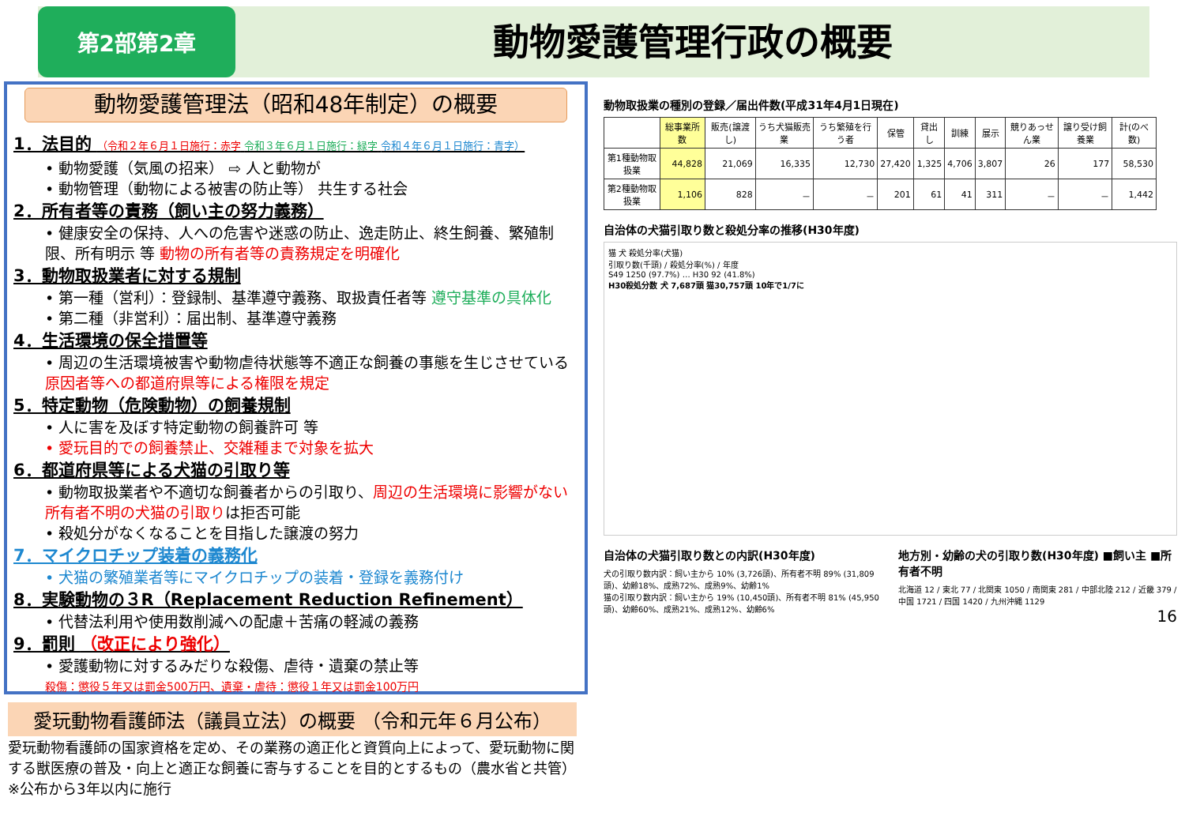第2部第2章
動物愛護管理行政の概要
動物愛護管理法（昭和48年制定）の概要
1．法目的 （令和２年６月１日施行：赤字 令和３年６月１日施行：緑字 令和４年６月１日施行：青字）
• 動物愛護（気風の招来） ⇨ 人と動物が
• 動物管理（動物による被害の防止等） 共生する社会
2．所有者等の責務（飼い主の努力義務）
• 健康安全の保持、人への危害や迷惑の防止、逸走防止、終生飼養、繁殖制限、所有明示 等 動物の所有者等の責務規定を明確化
3．動物取扱業者に対する規制
• 第一種（営利）：登録制、基準遵守義務、取扱責任者等 遵守基準の具体化
• 第二種（非営利）：届出制、基準遵守義務
4．生活環境の保全措置等
• 周辺の生活環境被害や動物虐待状態等不適正な飼養の事態を生じさせている原因者等への都道府県等による権限を規定
5．特定動物（危険動物）の飼養規制
• 人に害を及ぼす特定動物の飼養許可 等
• 愛玩目的での飼養禁止、交雑種まで対象を拡大
6．都道府県等による犬猫の引取り等
• 動物取扱業者や不適切な飼養者からの引取り、周辺の生活環境に影響がない所有者不明の犬猫の引取りは拒否可能
• 殺処分がなくなることを目指した譲渡の努力
7．マイクロチップ装着の義務化
• 犬猫の繁殖業者等にマイクロチップの装着・登録を義務付け
8．実験動物の３R（Replacement Reduction Refinement）
• 代替法利用や使用数削減への配慮＋苦痛の軽減の義務
9．罰則 （改正により強化）
• 愛護動物に対するみだりな殺傷、虐待・遺棄の禁止等
殺傷：懲役５年又は罰金500万円、遺棄・虐待：懲役１年又は罰金100万円
愛玩動物看護師法（議員立法）の概要 （令和元年６月公布）
愛玩動物看護師の国家資格を定め、その業務の適正化と資質向上によって、愛玩動物に関する獣医療の普及・向上と適正な飼養に寄与することを目的とするもの（農水省と共管） ※公布から3年以内に施行
動物取扱業の種別の登録／届出件数(平成31年4月1日現在)
| | 総事業所数 | 販売(譲渡し) | うち犬猫販売業 | うち繁殖を行う者 | 保管 | 貸出し | 訓練 | 展示 | 競りあっせん業 | 譲り受け飼養業 | 計(のべ数) |
| --- | --- | --- | --- | --- | --- | --- | --- | --- | --- | --- | --- |
| 第1種動物取扱業 | 44,828 | 21,069 | 16,335 | 12,730 | 27,420 | 1,325 | 4,706 | 3,807 | 26 | 177 | 58,530 |
| 第2種動物取扱業 | 1,106 | 828 | － | － | 201 | 61 | 41 | 311 | － | － | 1,442 |
自治体の犬猫引取り数と殺処分率の推移(H30年度)
猫 犬 殺処分率(犬猫)
引取り数(千頭) / 殺処分率(%) / 年度
S49 1250 (97.7%) … H30 92 (41.8%)
H30殺処分数 犬 7,687頭 猫30,757頭 10年で1/7に
自治体の犬猫引取り数との内訳(H30年度)
犬の引取り数内訳：飼い主から 10% (3,726頭)、所有者不明 89% (31,809頭)、幼齢18%、成熟72%、成熟9%、幼齢1%
猫の引取り数内訳：飼い主から 19% (10,450頭)、所有者不明 81% (45,950頭)、幼齢60%、成熟21%、成熟12%、幼齢6%
地方別・幼齢の犬の引取り数(H30年度) ■飼い主 ■所有者不明
北海道 12 / 東北 77 / 北関東 1050 / 南関東 281 / 中部北陸 212 / 近畿 379 / 中国 1721 / 四国 1420 / 九州沖縄 1129
16